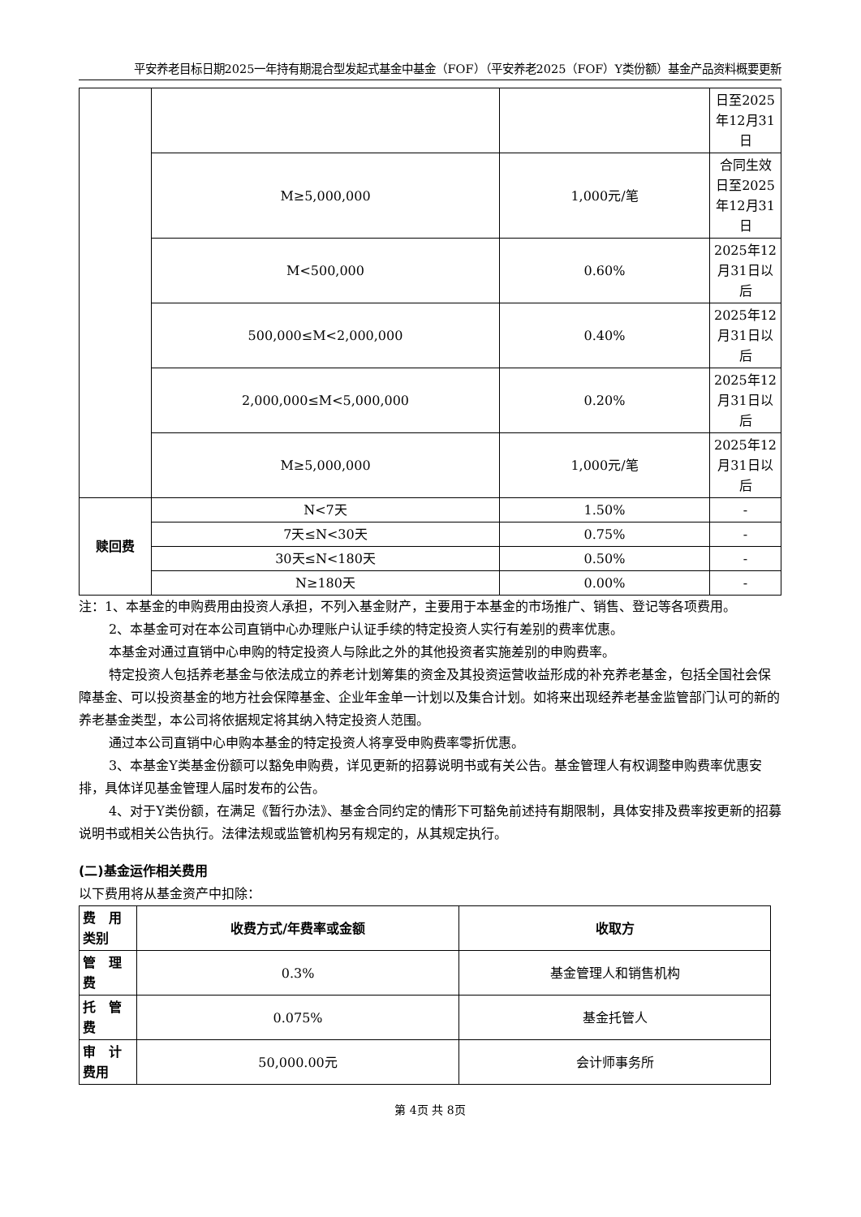平安养老目标日期2025一年持有期混合型发起式基金中基金（FOF）（平安养老2025（FOF）Y类份额）基金产品资料概要更新
| | | | 日至2025年12月31日 |
| | M≥5,000,000 | 1,000元/笔 | 合同生效日至2025年12月31日 |
| | M<500,000 | 0.60% | 2025年12月31日以后 |
| | 500,000≤M<2,000,000 | 0.40% | 2025年12月31日以后 |
| | 2,000,000≤M<5,000,000 | 0.20% | 2025年12月31日以后 |
| | M≥5,000,000 | 1,000元/笔 | 2025年12月31日以后 |
| 赎回费 | N<7天 | 1.50% | - |
| | 7天≤N<30天 | 0.75% | - |
| | 30天≤N<180天 | 0.50% | - |
| | N≥180天 | 0.00% | - |
注：1、本基金的申购费用由投资人承担，不列入基金财产，主要用于本基金的市场推广、销售、登记等各项费用。
2、本基金可对在本公司直销中心办理账户认证手续的特定投资人实行有差别的费率优惠。
本基金对通过直销中心申购的特定投资人与除此之外的其他投资者实施差别的申购费率。
特定投资人包括养老基金与依法成立的养老计划筹集的资金及其投资运营收益形成的补充养老基金，包括全国社会保障基金、可以投资基金的地方社会保障基金、企业年金单一计划以及集合计划。如将来出现经养老基金监管部门认可的新的养老基金类型，本公司将依据规定将其纳入特定投资人范围。
通过本公司直销中心申购本基金的特定投资人将享受申购费率零折优惠。
3、本基金Y类基金份额可以豁免申购费，详见更新的招募说明书或有关公告。基金管理人有权调整申购费率优惠安排，具体详见基金管理人届时发布的公告。
4、对于Y类份额，在满足《暂行办法》、基金合同约定的情形下可豁免前述持有期限制，具体安排及费率按更新的招募说明书或相关公告执行。法律法规或监管机构另有规定的，从其规定执行。
(二)基金运作相关费用
以下费用将从基金资产中扣除：
| 费 用类别 | 收费方式/年费率或金额 | 收取方 |
| --- | --- | --- |
| 管 理费 | 0.3% | 基金管理人和销售机构 |
| 托 管费 | 0.075% | 基金托管人 |
| 审 计费用 | 50,000.00元 | 会计师事务所 |
第 4页 共 8页